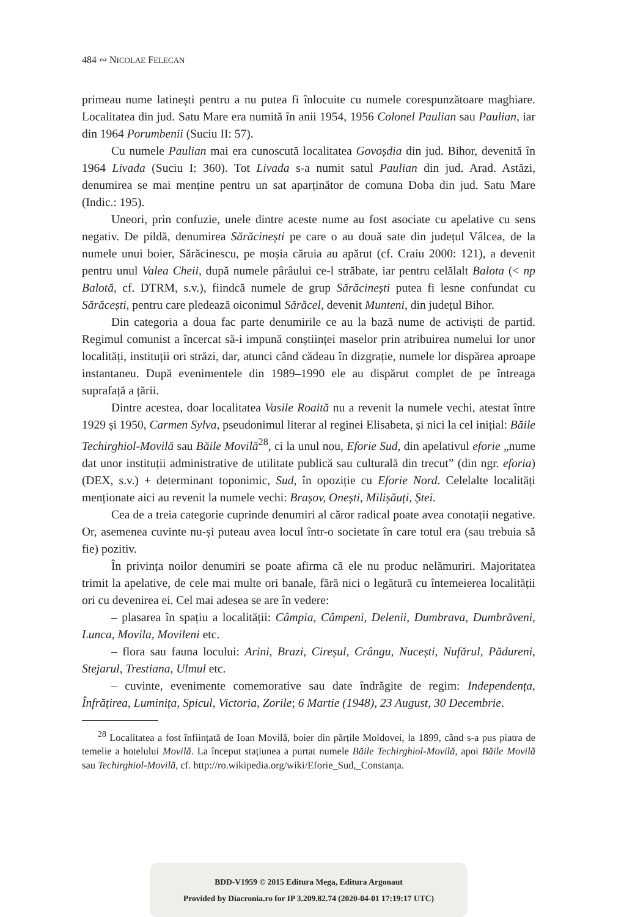484 ∾ NICOLAE FELECAN
primeau nume latinești pentru a nu putea fi înlocuite cu numele corespunzătoare maghiare. Localitatea din jud. Satu Mare era numită în anii 1954, 1956 Colonel Paulian sau Paulian, iar din 1964 Porumbenii (Suciu II: 57).
Cu numele Paulian mai era cunoscută localitatea Govoșdia din jud. Bihor, devenită în 1964 Livada (Suciu I: 360). Tot Livada s-a numit satul Paulian din jud. Arad. Astăzi, denumirea se mai menține pentru un sat aparținător de comuna Doba din jud. Satu Mare (Indic.: 195).
Uneori, prin confuzie, unele dintre aceste nume au fost asociate cu apelative cu sens negativ. De pildă, denumirea Sărăcinești pe care o au două sate din județul Vâlcea, de la numele unui boier, Sărăcinescu, pe moșia căruia au apărut (cf. Craiu 2000: 121), a devenit pentru unul Valea Cheii, după numele pârâului ce-l străbate, iar pentru celălalt Balota (< np Balotă, cf. DTRM, s.v.), fiindcă numele de grup Sărăcinești putea fi lesne confundat cu Sărăcești, pentru care pledează oiconimul Sărăcel, devenit Munteni, din județul Bihor.
Din categoria a doua fac parte denumirile ce au la bază nume de activiști de partid. Regimul comunist a încercat să-i impună conștiinței maselor prin atribuirea numelui lor unor localități, instituții ori străzi, dar, atunci când cădeau în dizgrație, numele lor dispărea aproape instantaneu. După evenimentele din 1989–1990 ele au dispărut complet de pe întreaga suprafață a țării.
Dintre acestea, doar localitatea Vasile Roaită nu a revenit la numele vechi, atestat între 1929 și 1950, Carmen Sylva, pseudonimul literar al reginei Elisabeta, și nici la cel inițial: Băile Techirghiol-Movilă sau Băile Movilă<sup>28</sup>, ci la unul nou, Eforie Sud, din apelativul eforie „nume dat unor instituții administrative de utilitate publică sau culturală din trecut” (din ngr. eforia) (DEX, s.v.) + determinant toponimic, Sud, în opoziție cu Eforie Nord. Celelalte localități menționate aici au revenit la numele vechi: Brașov, Onești, Milișăuți, Ștei.
Cea de a treia categorie cuprinde denumiri al căror radical poate avea conotații negative. Or, asemenea cuvinte nu-și puteau avea locul într-o societate în care totul era (sau trebuia să fie) pozitiv.
În privința noilor denumiri se poate afirma că ele nu produc nelămuriri. Majoritatea trimit la apelative, de cele mai multe ori banale, fără nici o legătură cu întemeierea localității ori cu devenirea ei. Cel mai adesea se are în vedere:
– plasarea în spațiu a localității: Câmpia, Câmpeni, Delenii, Dumbrava, Dumbrăveni, Lunca, Movila, Movileni etc.
– flora sau fauna locului: Arini, Brazi, Cireșul, Crângu, Nucești, Nufărul, Pădureni, Stejarul, Trestiana, Ulmul etc.
– cuvinte, evenimente comemorative sau date îndrăgite de regim: Independența, Înfrățirea, Luminița, Spicul, Victoria, Zorile; 6 Martie (1948), 23 August, 30 Decembrie.
<sup>28</sup> Localitatea a fost înființată de Ioan Movilă, boier din părțile Moldovei, la 1899, când s-a pus piatra de temelie a hotelului Movilă. La început stațiunea a purtat numele Băile Techirghiol-Movilă, apoi Băile Movilă sau Techirghiol-Movilă, cf. http://ro.wikipedia.org/wiki/Eforie_Sud,_Constanța.
BDD-V1959 © 2015 Editura Mega, Editura Argonaut
Provided by Diacronia.ro for IP 3.209.82.74 (2020-04-01 17:19:17 UTC)